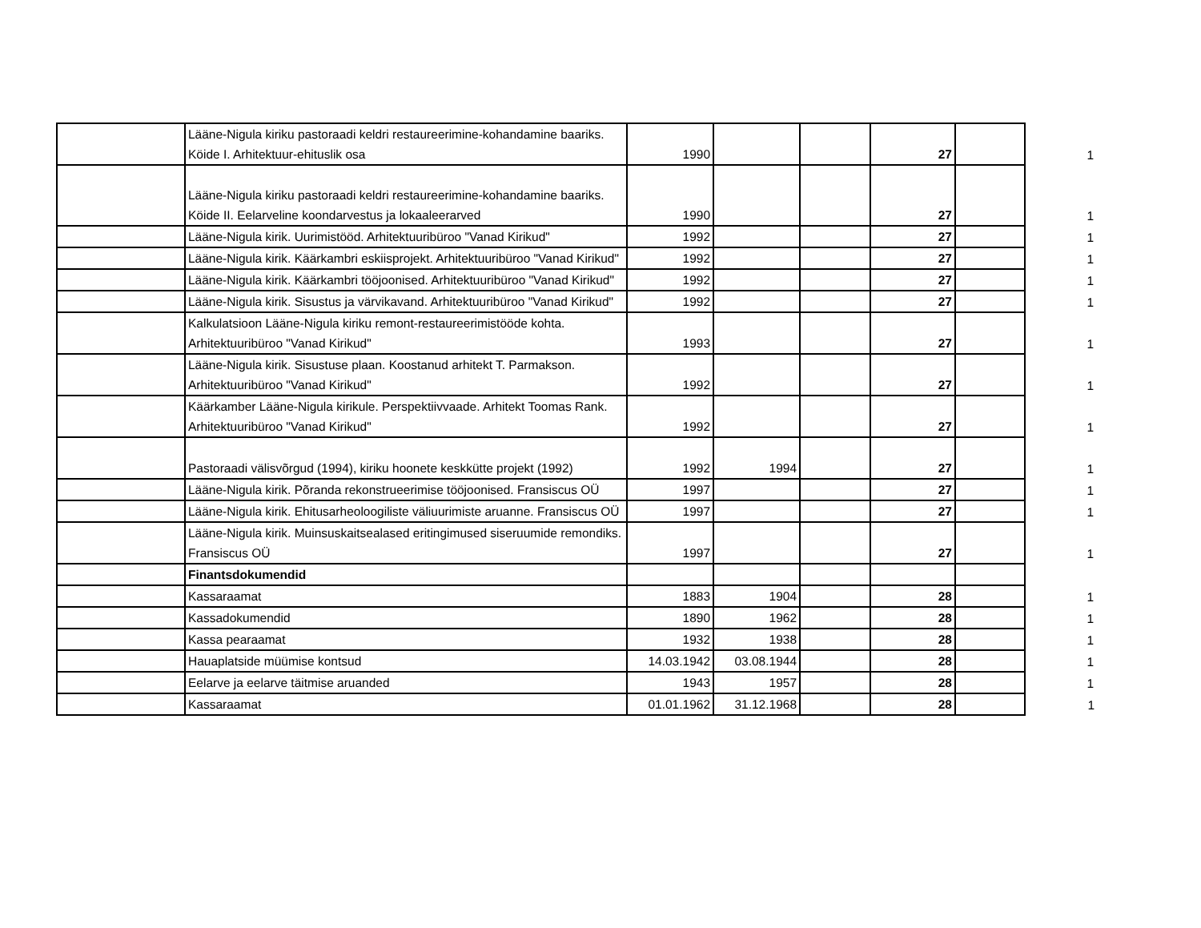| | Lääne-Nigula kiriku pastoraadi keldri restaureerimine-kohandamine baariks. Köide I. Arhitektuur-ehituslik osa | 1990 | | | 27 | | 1 |
| | Lääne-Nigula kiriku pastoraadi keldri restaureerimine-kohandamine baariks. Köide II. Eelarveline koondarvestus ja lokaaleerarved | 1990 | | | 27 | | 1 |
| | Lääne-Nigula kirik. Uurimistööd. Arhitektuuribüroo "Vanad Kirikud" | 1992 | | | 27 | | 1 |
| | Lääne-Nigula kirik. Käärkambri eskiisprojekt. Arhitektuuribüroo "Vanad Kirikud" | 1992 | | | 27 | | 1 |
| | Lääne-Nigula kirik. Käärkambri tööjoonised. Arhitektuuribüroo "Vanad Kirikud" | 1992 | | | 27 | | 1 |
| | Lääne-Nigula kirik. Sisustus ja värvikavand. Arhitektuuribüroo "Vanad Kirikud" | 1992 | | | 27 | | 1 |
| | Kalkulatsioon Lääne-Nigula kiriku remont-restaureerimistööde kohta. Arhitektuuribüroo "Vanad Kirikud" | 1993 | | | 27 | | 1 |
| | Lääne-Nigula kirik. Sisustuse plaan. Koostanud arhitekt T. Parmakson. Arhitektuuribüroo "Vanad Kirikud" | 1992 | | | 27 | | 1 |
| | Käärkamber Lääne-Nigula kirikule. Perspektiivvaade. Arhitekt Toomas Rank. Arhitektuuribüroo "Vanad Kirikud" | 1992 | | | 27 | | 1 |
| | Pastoraadi välisvõrgud (1994), kiriku hoonete keskkütte projekt (1992) | 1992 | 1994 | | 27 | | 1 |
| | Lääne-Nigula kirik. Põranda rekonstrueerimise tööjoonised. Fransiscus OÜ | 1997 | | | 27 | | 1 |
| | Lääne-Nigula kirik. Ehitusarheoloogiliste väliuurimiste aruanne. Fransiscus OÜ | 1997 | | | 27 | | 1 |
| | Lääne-Nigula kirik. Muinsuskaitsealased eritingimused siseruumide remondiks. Fransiscus OÜ | 1997 | | | 27 | | 1 |
| | Finantsdokumendid | | | | | | |
| | Kassaraamat | 1883 | 1904 | | 28 | | 1 |
| | Kassadokumendid | 1890 | 1962 | | 28 | | 1 |
| | Kassa pearaamat | 1932 | 1938 | | 28 | | 1 |
| | Hauaplatside müümise kontsud | 14.03.1942 | 03.08.1944 | | 28 | | 1 |
| | Eelarve ja eelarve täitmise aruanded | 1943 | 1957 | | 28 | | 1 |
| | Kassaraamat | 01.01.1962 | 31.12.1968 | | 28 | | 1 |